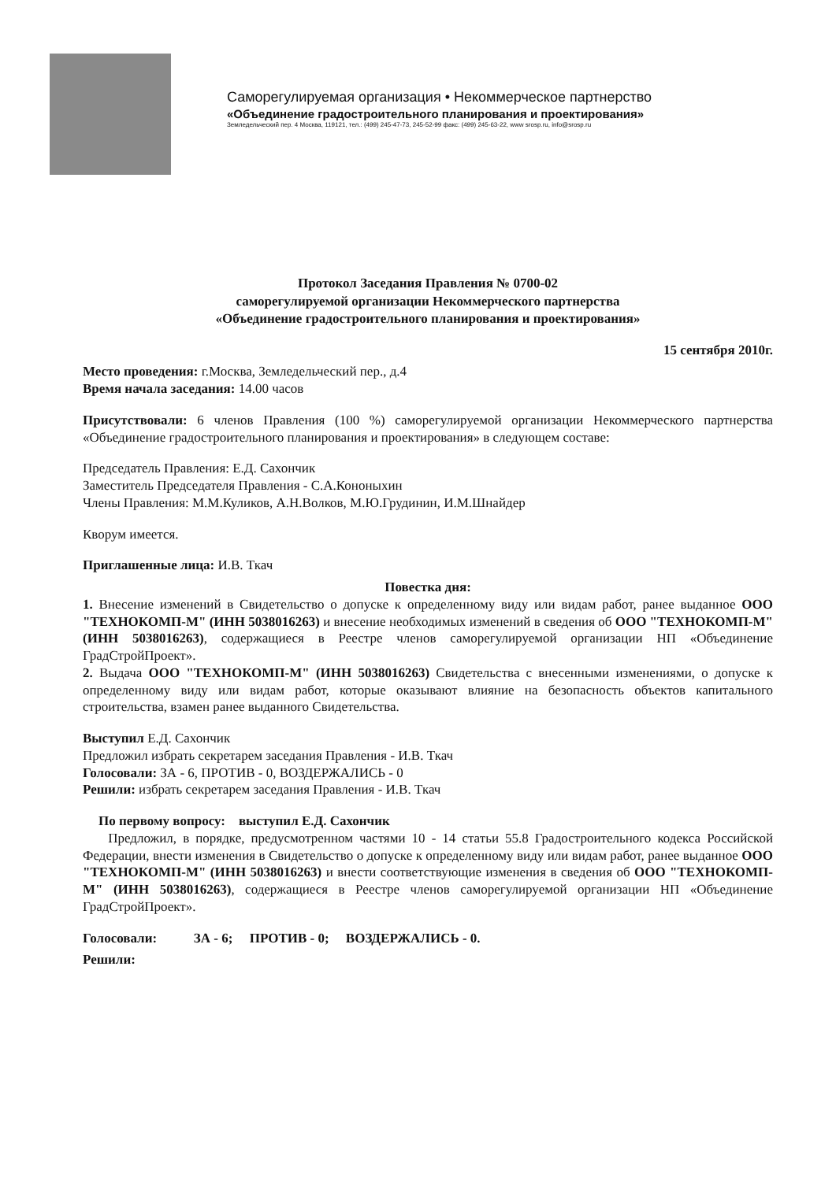Саморегулируемая организация • Некоммерческое партнерство
«Объединение градостроительного планирования и проектирования»
Земледельческий пер. 4 Москва, 119121, тел.: (499) 245-47-73, 245-52-99 факс: (499) 245-63-22, www srosp.ru, info@srosp.ru
Протокол Заседания Правления № 0700-02
саморегулируемой организации Некоммерческого партнерства
«Объединение градостроительного планирования и проектирования»
15 сентября 2010г.
Место проведения: г.Москва, Земледельческий пер., д.4
Время начала заседания: 14.00 часов
Присутствовали: 6 членов Правления (100 %) саморегулируемой организации Некоммерческого партнерства «Объединение градостроительного планирования и проектирования» в следующем составе:
Председатель Правления: Е.Д. Сахончик
Заместитель Председателя Правления - С.А.Кононыхин
Члены Правления: М.М.Куликов, А.Н.Волков, М.Ю.Грудинин, И.М.Шнайдер
Кворум имеется.
Приглашенные лица: И.В. Ткач
Повестка дня:
1. Внесение изменений в Свидетельство о допуске к определенному виду или видам работ, ранее выданное ООО "ТЕХНОКОМП-М" (ИНН 5038016263) и внесение необходимых изменений в сведения об ООО "ТЕХНОКОМП-М" (ИНН 5038016263), содержащиеся в Реестре членов саморегулируемой организации НП «Объединение ГрадСтройПроект».
2. Выдача ООО "ТЕХНОКОМП-М" (ИНН 5038016263) Свидетельства с внесенными изменениями, о допуске к определенному виду или видам работ, которые оказывают влияние на безопасность объектов капитального строительства, взамен ранее выданного Свидетельства.
Выступил Е.Д. Сахончик
Предложил избрать секретарем заседания Правления - И.В. Ткач
Голосовали: ЗА - 6, ПРОТИВ - 0, ВОЗДЕРЖАЛИСЬ - 0
Решили: избрать секретарем заседания Правления - И.В. Ткач
По первому вопросу: выступил Е.Д. Сахончик
Предложил, в порядке, предусмотренном частями 10 - 14 статьи 55.8 Градостроительного кодекса Российской Федерации, внести изменения в Свидетельство о допуске к определенному виду или видам работ, ранее выданное ООО "ТЕХНОКОМП-М" (ИНН 5038016263) и внести соответствующие изменения в сведения об ООО "ТЕХНОКОМП-М" (ИНН 5038016263), содержащиеся в Реестре членов саморегулируемой организации НП «Объединение ГрадСтройПроект».
Голосовали: ЗА - 6; ПРОТИВ - 0; ВОЗДЕРЖАЛИСЬ - 0.
Решили: